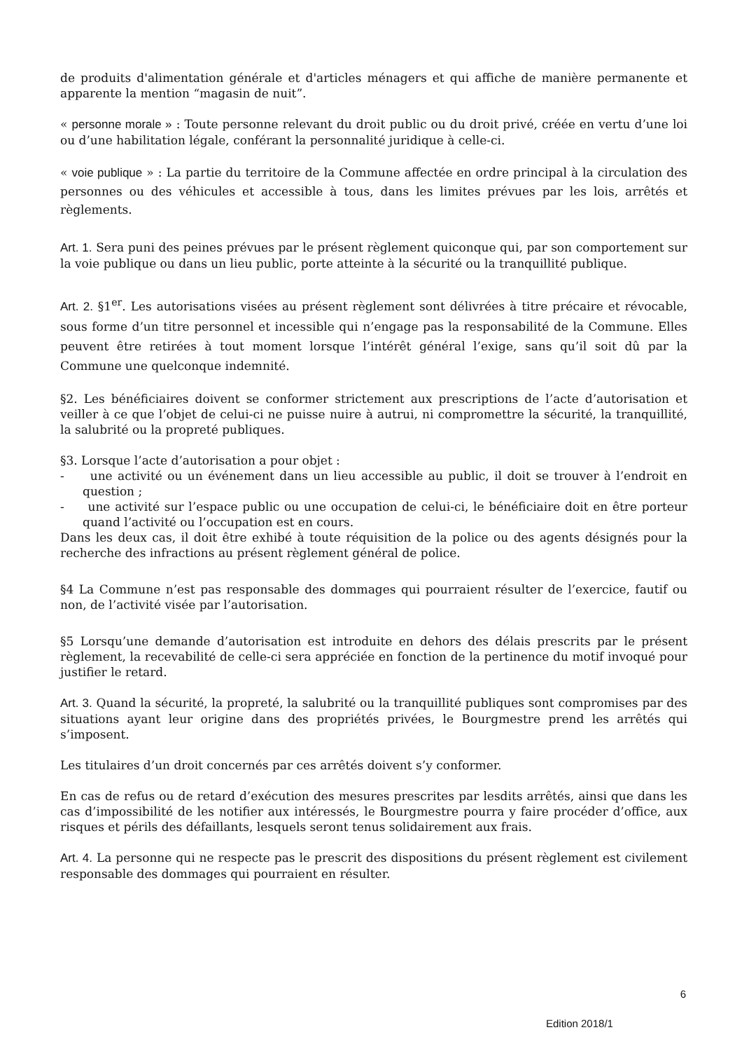de produits d'alimentation générale et d'articles ménagers et qui affiche de manière permanente et apparente la mention “magasin de nuit”.
« personne morale » : Toute personne relevant du droit public ou du droit privé, créée en vertu d’une loi ou d’une habilitation légale, conférant la personnalité juridique à celle-ci.
« voie publique » : La partie du territoire de la Commune affectée en ordre principal à la circulation des personnes ou des véhicules et accessible à tous, dans les limites prévues par les lois, arrêtés et règlements.
Art. 1. Sera puni des peines prévues par le présent règlement quiconque qui, par son comportement sur la voie publique ou dans un lieu public, porte atteinte à la sécurité ou la tranquillité publique.
Art. 2. §1<sup>er</sup>. Les autorisations visées au présent règlement sont délivrées à titre précaire et révocable, sous forme d’un titre personnel et incessible qui n’engage pas la responsabilité de la Commune. Elles peuvent être retirées à tout moment lorsque l’intérêt général l’exige, sans qu’il soit dû par la Commune une quelconque indemnité.
§2. Les bénéficiaires doivent se conformer strictement aux prescriptions de l’acte d’autorisation et veiller à ce que l’objet de celui-ci ne puisse nuire à autrui, ni compromettre la sécurité, la tranquillité, la salubrité ou la propreté publiques.
§3. Lorsque l’acte d’autorisation a pour objet :
- une activité ou un événement dans un lieu accessible au public, il doit se trouver à l’endroit en question ;
- une activité sur l’espace public ou une occupation de celui-ci, le bénéficiaire doit en être porteur quand l’activité ou l’occupation est en cours.
Dans les deux cas, il doit être exhibé à toute réquisition de la police ou des agents désignés pour la recherche des infractions au présent règlement général de police.
§4 La Commune n’est pas responsable des dommages qui pourraient résulter de l’exercice, fautif ou non, de l’activité visée par l’autorisation.
§5 Lorsqu’une demande d’autorisation est introduite en dehors des délais prescrits par le présent règlement, la recevabilité de celle-ci sera appréciée en fonction de la pertinence du motif invoqué pour justifier le retard.
Art. 3. Quand la sécurité, la propreté, la salubrité ou la tranquillité publiques sont compromises par des situations ayant leur origine dans des propriétés privées, le Bourgmestre prend les arrêtés qui s’imposent.
Les titulaires d’un droit concernés par ces arrêtés doivent s’y conformer.
En cas de refus ou de retard d’exécution des mesures prescrites par lesdits arrêtés, ainsi que dans les cas d’impossibilité de les notifier aux intéressés, le Bourgmestre pourra y faire procéder d’office, aux risques et périls des défaillants, lesquels seront tenus solidairement aux frais.
Art. 4. La personne qui ne respecte pas le prescrit des dispositions du présent règlement est civilement responsable des dommages qui pourraient en résulter.
6
Edition 2018/1